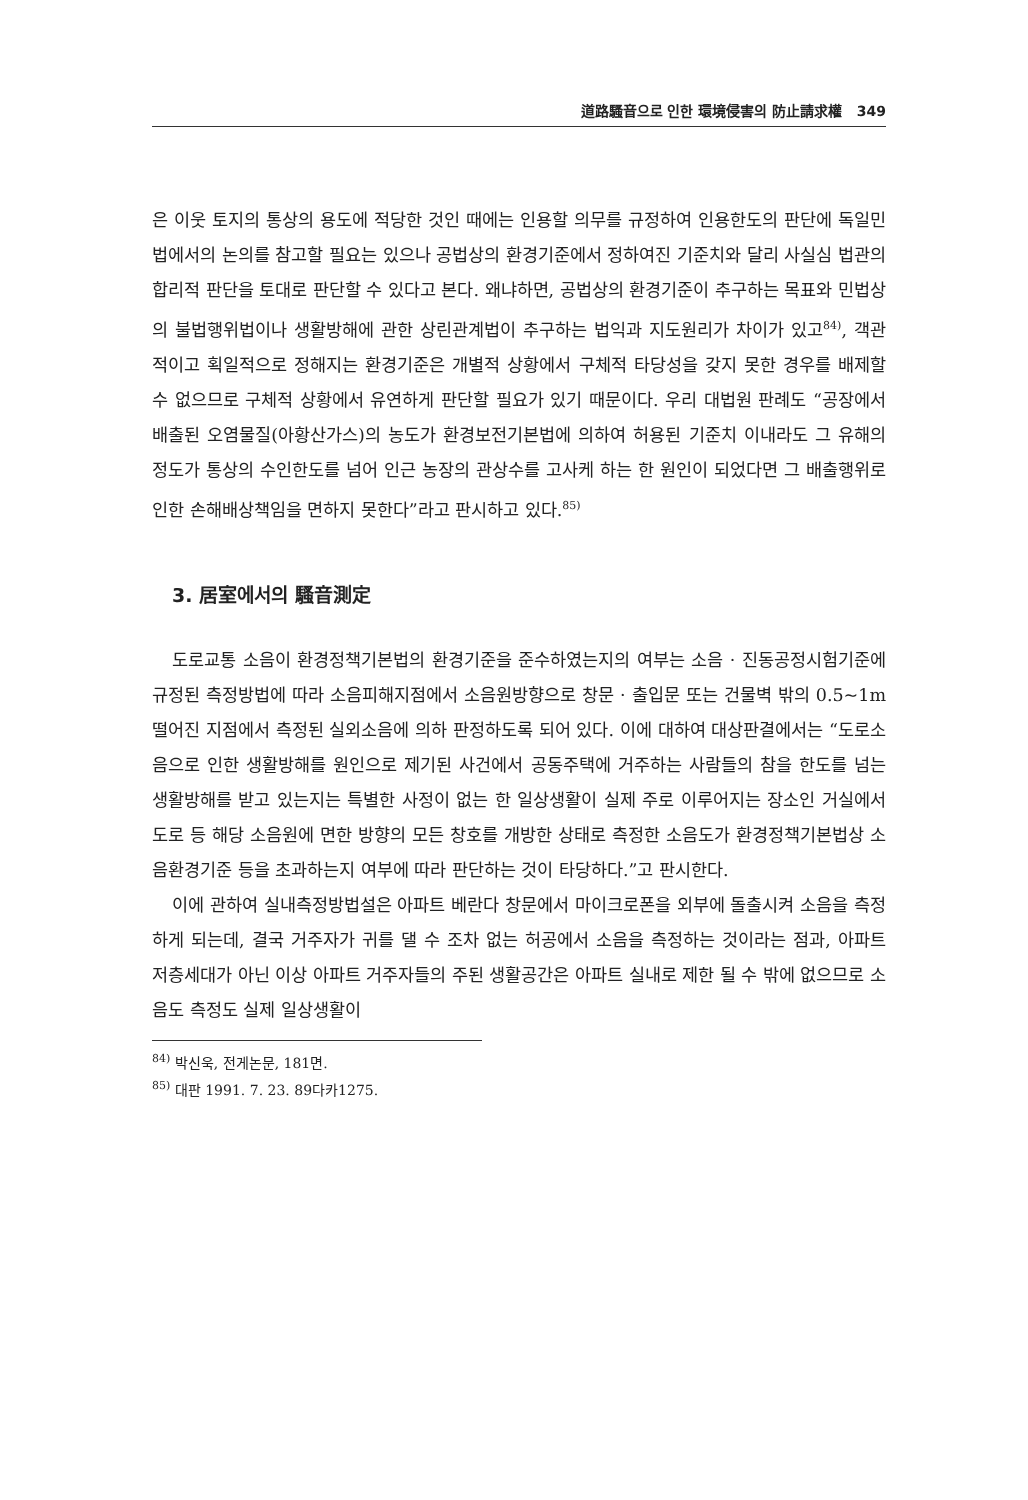道路騷音으로 인한 環境侵害의 防止請求權 349
은 이웃 토지의 통상의 용도에 적당한 것인 때에는 인용할 의무를 규정하여 인용한도의 판단에 독일민법에서의 논의를 참고할 필요는 있으나 공법상의 환경기준에서 정하여진 기준치와 달리 사실심 법관의 합리적 판단을 토대로 판단할 수 있다고 본다. 왜냐하면, 공법상의 환경기준이 추구하는 목표와 민법상의 불법행위법이나 생활방해에 관한 상린관계법이 추구하는 법익과 지도원리가 차이가 있고<sup>84)</sup>, 객관적이고 획일적으로 정해지는 환경기준은 개별적 상황에서 구체적 타당성을 갖지 못한 경우를 배제할 수 없으므로 구체적 상황에서 유연하게 판단할 필요가 있기 때문이다. 우리 대법원 판례도 “공장에서 배출된 오염물질(아황산가스)의 농도가 환경보전기본법에 의하여 허용된 기준치 이내라도 그 유해의 정도가 통상의 수인한도를 넘어 인근 농장의 관상수를 고사케 하는 한 원인이 되었다면 그 배출행위로 인한 손해배상책임을 면하지 못한다”라고 판시하고 있다.<sup>85)</sup>
3. 居室에서의 騷音測定
도로교통 소음이 환경정책기본법의 환경기준을 준수하였는지의 여부는 소음 · 진동공정시험기준에 규정된 측정방법에 따라 소음피해지점에서 소음원방향으로 창문 · 출입문 또는 건물벽 밖의 0.5~1m 떨어진 지점에서 측정된 실외소음에 의하 판정하도록 되어 있다. 이에 대하여 대상판결에서는 “도로소음으로 인한 생활방해를 원인으로 제기된 사건에서 공동주택에 거주하는 사람들의 참을 한도를 넘는 생활방해를 받고 있는지는 특별한 사정이 없는 한 일상생활이 실제 주로 이루어지는 장소인 거실에서 도로 등 해당 소음원에 면한 방향의 모든 창호를 개방한 상태로 측정한 소음도가 환경정책기본법상 소음환경기준 등을 초과하는지 여부에 따라 판단하는 것이 타당하다.”고 판시한다.
이에 관하여 실내측정방법설은 아파트 베란다 창문에서 마이크로폰을 외부에 돌출시켜 소음을 측정하게 되는데, 결국 거주자가 귀를 댈 수 조차 없는 허공에서 소음을 측정하는 것이라는 점과, 아파트 저층세대가 아닌 이상 아파트 거주자들의 주된 생활공간은 아파트 실내로 제한 될 수 밖에 없으므로 소음도 측정도 실제 일상생활이
<sup>84)</sup> 박신욱, 전게논문, 181면.
<sup>85)</sup> 대판 1991. 7. 23. 89다카1275.